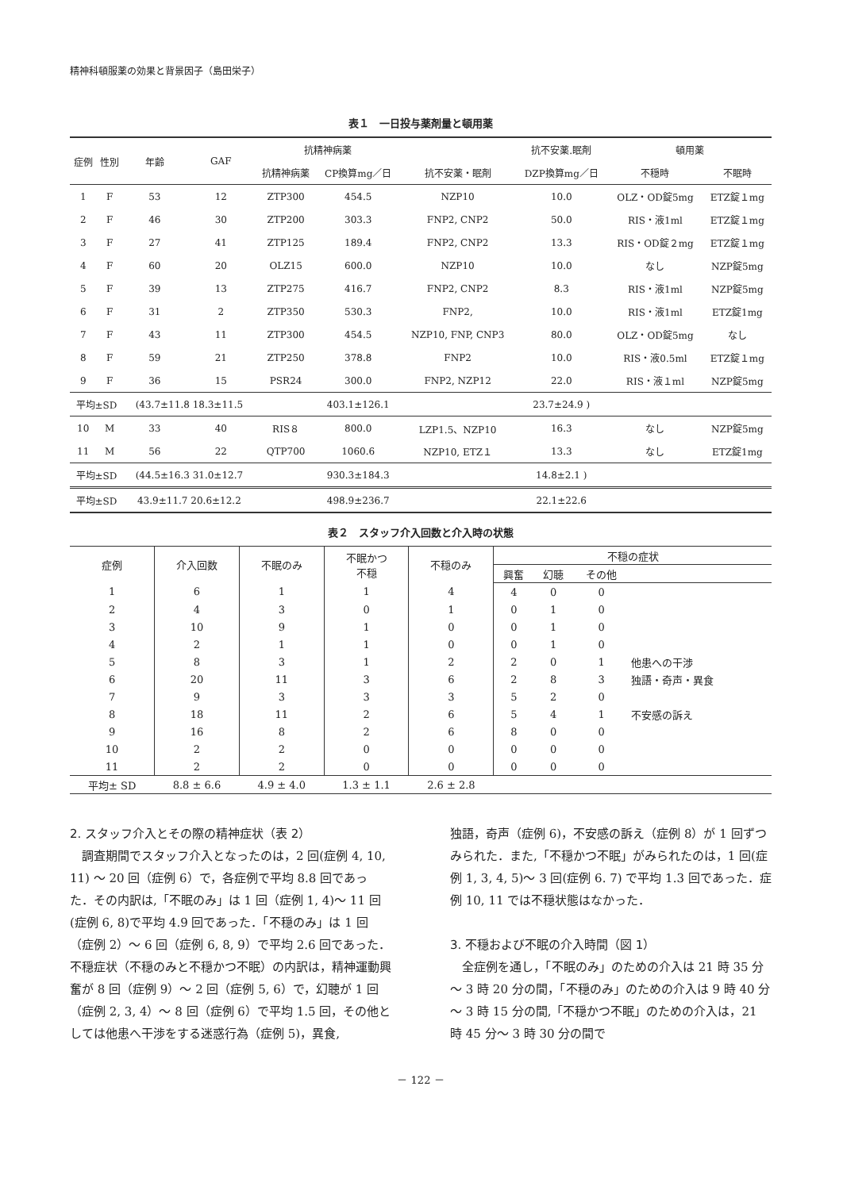精神科頓服薬の効果と背景因子（島田栄子）
表１　一日投与薬剤量と頓用薬
| 症例 | 性別 | 年齢 | GAF | 抗精神病薬 | | | 抗不安薬.眠剤 | 頓用薬 | |
| --- | --- | --- | --- | --- | --- | --- | --- | --- | --- |
| | | | | 抗精神病薬 | CP換算mg／日 | 抗不安薬・眠剤 | DZP換算mg／日 | 不穏時 | 不眠時 |
| 1 | F | 53 | 12 | ZTP300 | 454.5 | NZP10 | 10.0 | OLZ・OD錠5mg | ETZ錠１mg |
| 2 | F | 46 | 30 | ZTP200 | 303.3 | FNP2, CNP2 | 50.0 | RIS・液1ml | ETZ錠１mg |
| 3 | F | 27 | 41 | ZTP125 | 189.4 | FNP2, CNP2 | 13.3 | RIS・OD錠２mg | ETZ錠１mg |
| 4 | F | 60 | 20 | OLZ15 | 600.0 | NZP10 | 10.0 | なし | NZP錠5mg |
| 5 | F | 39 | 13 | ZTP275 | 416.7 | FNP2, CNP2 | 8.3 | RIS・液1ml | NZP錠5mg |
| 6 | F | 31 | 2 | ZTP350 | 530.3 | FNP2, | 10.0 | RIS・液1ml | ETZ錠1mg |
| 7 | F | 43 | 11 | ZTP300 | 454.5 | NZP10, FNP, CNP3 | 80.0 | OLZ・OD錠5mg | なし |
| 8 | F | 59 | 21 | ZTP250 | 378.8 | FNP2 | 10.0 | RIS・液0.5ml | ETZ錠１mg |
| 9 | F | 36 | 15 | PSR24 | 300.0 | FNP2, NZP12 | 22.0 | RIS・液１ml | NZP錠5mg |
| 平均±SD | | (43.7±11.8 18.3±11.5 | | | 403.1±126.1 | | 23.7±24.9 ) | | |
| 10 | M | 33 | 40 | RIS８ | 800.0 | LZP1.5、NZP10 | 16.3 | なし | NZP錠5mg |
| 11 | M | 56 | 22 | QTP700 | 1060.6 | NZP10, ETZ１ | 13.3 | なし | ETZ錠1mg |
| 平均±SD | | (44.5±16.3 31.0±12.7 | | | 930.3±184.3 | | 14.8±2.1 ) | | |
| 平均±SD | | 43.9±11.7 20.6±12.2 | | | 498.9±236.7 | | 22.1±22.6 | | |
表２　スタッフ介入回数と介入時の状態
| 症例 | 介入回数 | 不眠のみ | 不眠かつ 不穏 | 不穏のみ | 不穏の症状 | | | |
| --- | --- | --- | --- | --- | --- | --- | --- | --- |
| | | | | | 興奮 | 幻聴 | その他 | |
| 1 | 6 | 1 | 1 | 4 | 4 | 0 | 0 | |
| 2 | 4 | 3 | 0 | 1 | 0 | 1 | 0 | |
| 3 | 10 | 9 | 1 | 0 | 0 | 1 | 0 | |
| 4 | 2 | 1 | 1 | 0 | 0 | 1 | 0 | |
| 5 | 8 | 3 | 1 | 2 | 2 | 0 | 1 | 他患への干渉 |
| 6 | 20 | 11 | 3 | 6 | 2 | 8 | 3 | 独語・奇声・異食 |
| 7 | 9 | 3 | 3 | 3 | 5 | 2 | 0 | |
| 8 | 18 | 11 | 2 | 6 | 5 | 4 | 1 | 不安感の訴え |
| 9 | 16 | 8 | 2 | 6 | 8 | 0 | 0 | |
| 10 | 2 | 2 | 0 | 0 | 0 | 0 | 0 | |
| 11 | 2 | 2 | 0 | 0 | 0 | 0 | 0 | |
| 平均± SD | 8.8 ± 6.6 | 4.9 ± 4.0 | 1.3 ± 1.1 | 2.6 ± 2.8 | | | | |
2. スタッフ介入とその際の精神症状（表 2）
調査期間でスタッフ介入となったのは，2 回(症例 4, 10, 11) ～ 20 回（症例 6）で，各症例で平均 8.8 回であった．その内訳は,「不眠のみ」は 1 回（症例 1, 4)～ 11 回(症例 6, 8)で平均 4.9 回であった．「不穏のみ」は 1 回（症例 2）～ 6 回（症例 6, 8, 9）で平均 2.6 回であった．不穏症状（不穏のみと不穏かつ不眠）の内訳は，精神運動興奮が 8 回（症例 9）～ 2 回（症例 5, 6）で，幻聴が 1 回（症例 2, 3, 4）～ 8 回（症例 6）で平均 1.5 回，その他としては他患へ干渉をする迷惑行為（症例 5)，異食,
独語，奇声（症例 6)，不安感の訴え（症例 8）が 1 回ずつみられた．また,「不穏かつ不眠」がみられたのは，1 回(症例 1, 3, 4, 5)～ 3 回(症例 6. 7) で平均 1.3 回であった．症例 10, 11 では不穏状態はなかった．
3. 不穏および不眠の介入時間（図 1）
全症例を通し，「不眠のみ」のための介入は 21 時 35 分～ 3 時 20 分の間，「不穏のみ」のための介入は 9 時 40 分～ 3 時 15 分の間,「不穏かつ不眠」のための介入は，21 時 45 分～ 3 時 30 分の間で
－ 122 －